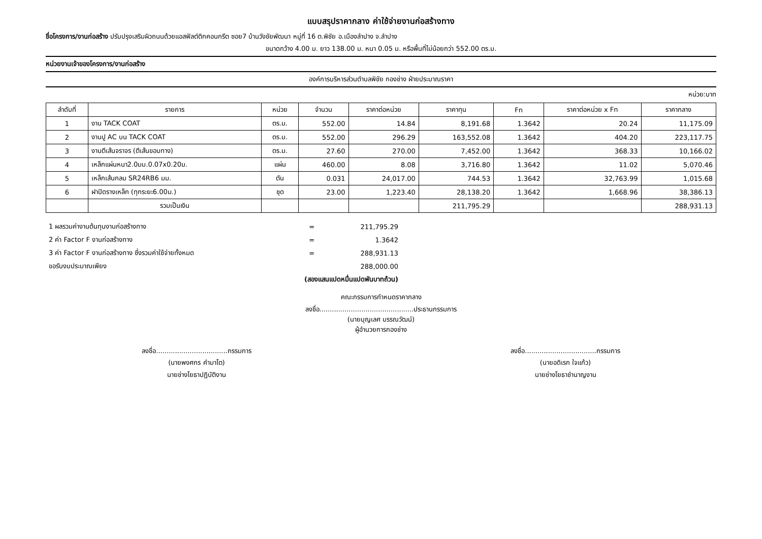แบบสรุปราคากลาง ค่าใช้จ่ายงานก่อสร้างทาง
ชื่อโครงการ/งานก่อสร้าง ปรับปรุงเสริมผิวถนนด้วยแอสฟัลต์ติกคอนกรีต ซอย7 บ้านวังชัยพัฒนา หมู่ที่ 16 ต.พิชัย อ.เมืองลำปาง จ.ลำปาง
ขนาดกว้าง 4.00 ม. ยาว 138.00 ม. หนา 0.05 ม. หรือพื้นที่ไม่น้อยกว่า 552.00 ตร.ม.
หน่วยงานเจ้าของโครงการ/งานก่อสร้าง
องค์การบริหารส่วนตำบลพิชัย กองช่าง ฝ่ายประมาณราคา
หน่วย:บาท
| ลำดับที่ | รายการ | หน่วย | จำนวน | ราคาต่อหน่วย | ราคาทุน | Fn | ราคาต่อหน่วย x Fn | ราคากลาง |
| --- | --- | --- | --- | --- | --- | --- | --- | --- |
| 1 | งาน TACK COAT | ตร.ม. | 552.00 | 14.84 | 8,191.68 | 1.3642 | 20.24 | 11,175.09 |
| 2 | งานปู AC บน TACK COAT | ตร.ม. | 552.00 | 296.29 | 163,552.08 | 1.3642 | 404.20 | 223,117.75 |
| 3 | งานตีเส้นจราจร (ตีเส้นขอบทาง) | ตร.ม. | 27.60 | 270.00 | 7,452.00 | 1.3642 | 368.33 | 10,166.02 |
| 4 | เหล็กแผ่นหนา2.0มม.0.07x0.20ม. | แผ่น | 460.00 | 8.08 | 3,716.80 | 1.3642 | 11.02 | 5,070.46 |
| 5 | เหล็กเส้นกลม SR24RB6 มม. | ตัน | 0.031 | 24,017.00 | 744.53 | 1.3642 | 32,763.99 | 1,015.68 |
| 6 | ฝาปิดรางเหล็ก (ทุกระยะ6.00ม.) | ชุด | 23.00 | 1,223.40 | 28,138.20 | 1.3642 | 1,668.96 | 38,386.13 |
| | รวมเป็นเงิน | | | | 211,795.29 | | | 288,931.13 |
| 1 ผลรวมค่างานต้นทุนงานก่อสร้างทาง | = | 211,795.29 |
| 2 ค่า Factor F งานก่อสร้างทาง | = | 1.3642 |
| 3 ค่า Factor F งานก่อสร้างทาง ซึ่งรวมค่าใช้จ่ายทั้งหมด | = | 288,931.13 |
| ขอรับงบประมาณเพียง | | 288,000.00 |
| (สองแสนแปดหมื่นแปดพันบาทถ้วน) | | |
คณะกรรมการกำหนดราคากลาง
ลงชื่อ.............................................ประธานกรรมการ
(นายบุญเลศ บรรณวัฒน์)
ผู้อำนวยการกองช่าง
ลงชื่อ..................................กรรมการ
(นายพงศกร คำมาโต)
นายช่างโยธาปฏิบัติงาน
ลงชื่อ..................................กรรมการ
(นายอดิเรก ใจแก้ว)
นายช่างโยธาชำนาญงาน